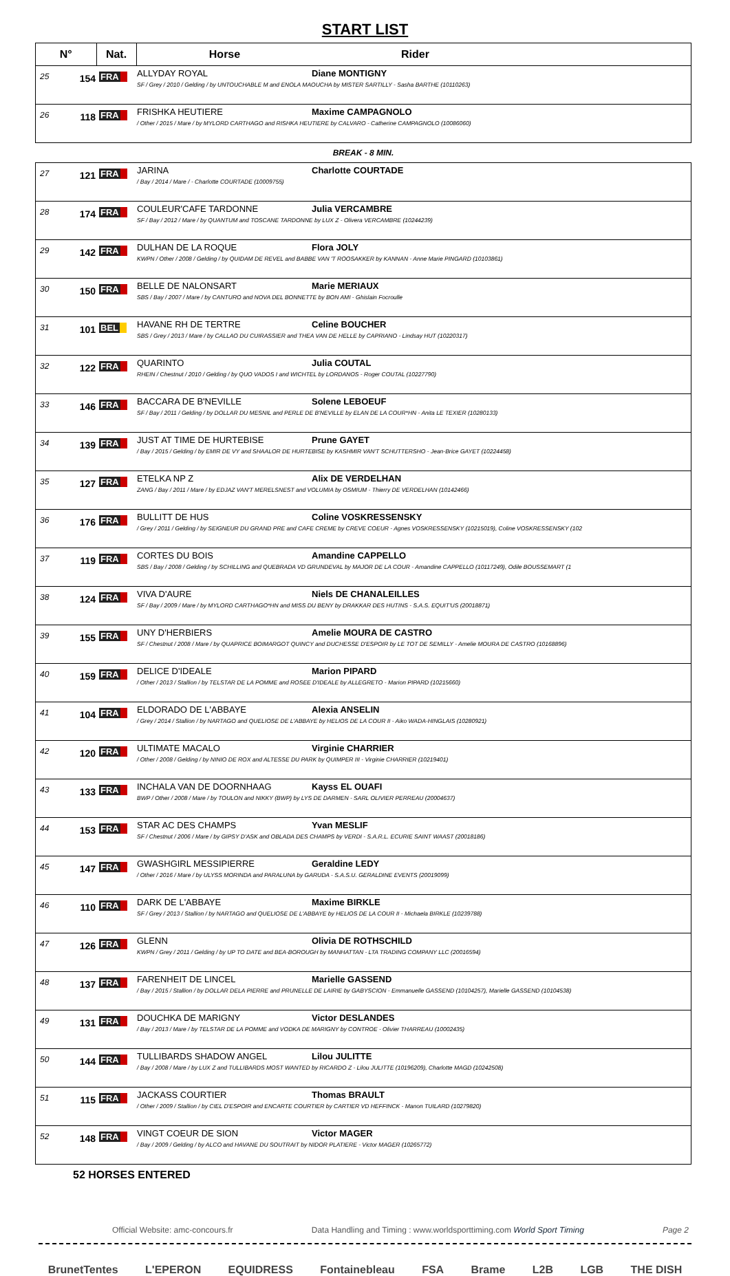START LIST
| N° | | Nat. | Horse Rider |
| --- | --- | --- | --- |
| 25 | 154 | FRA | ALLYDAY ROYAL Diane MONTIGNY SF / Grey / 2010 / Gelding / by UNTOUCHABLE M and ENOLA MAOUCHA by MISTER SARTILLY - Sasha BARTHE (10110263) |
| 26 | 118 | FRA | FRISHKA HEUTIERE Maxime CAMPAGNOLO / Other / 2015 / Mare / by MYLORD CARTHAGO and RISHKA HEUTIERE by CALVARO - Catherine CAMPAGNOLO (10086060) |
| BREAK - 8 MIN. | | | |
| 27 | 121 | FRA | JARINA Charlotte COURTADE / Bay / 2014 / Mare / - Charlotte COURTADE (10009755) |
| 28 | 174 | FRA | COULEUR'CAFE TARDONNE Julia VERCAMBRE SF / Bay / 2012 / Mare / by QUANTUM and TOSCANE TARDONNE by LUX Z - Olivera VERCAMBRE (10244239) |
| 29 | 142 | FRA | DULHAN DE LA ROQUE Flora JOLY KWPN / Other / 2008 / Gelding / by QUIDAM DE REVEL and BABBE VAN 'T ROOSAKKER by KANNAN - Anne Marie PINGARD (10103861) |
| 30 | 150 | FRA | BELLE DE NALONSART Marie MERIAUX SBS / Bay / 2007 / Mare / by CANTURO and NOVA DEL BONNETTE by BON AMI - Ghislain Focroulle |
| 31 | 101 | BEL | HAVANE RH DE TERTRE Celine BOUCHER SBS / Grey / 2013 / Mare / by CALLAO DU CUIRASSIER and THEA VAN DE HELLE by CAPRIANO - Lindsay HUT (10220317) |
| 32 | 122 | FRA | QUARINTO Julia COUTAL RHEIN / Chestnut / 2010 / Gelding / by QUO VADOS I and WICHTEL by LORDANOS - Roger COUTAL (10227790) |
| 33 | 146 | FRA | BACCARA DE B'NEVILLE Solene LEBOEUF SF / Bay / 2011 / Gelding / by DOLLAR DU MESNIL and PERLE DE B'NEVILLE by ELAN DE LA COUR*HN - Anita LE TEXIER (10280133) |
| 34 | 139 | FRA | JUST AT TIME DE HURTEBISE Prune GAYET / Bay / 2015 / Gelding / by EMIR DE VY and SHAALOR DE HURTEBISE by KASHMIR VAN'T SCHUTTERSHO - Jean-Brice GAYET (10224458) |
| 35 | 127 | FRA | ETELKA NP Z Alix DE VERDELHAN ZANG / Bay / 2011 / Mare / by EDJAZ VAN'T MERELSNEST and VOLUMIA by OSMIUM - Thierry DE VERDELHAN (10142466) |
| 36 | 176 | FRA | BULLITT DE HUS Coline VOSKRESSENSKY / Grey / 2011 / Gelding / by SEIGNEUR DU GRAND PRE and CAFE CREME by CREVE COEUR - Agnes VOSKRESSENSKY (10215019), Coline VOSKRESSENSKY (102 |
| 37 | 119 | FRA | CORTES DU BOIS Amandine CAPPELLO SBS / Bay / 2008 / Gelding / by SCHILLING and QUEBRADA VD GRUNDEVAL by MAJOR DE LA COUR - Amandine CAPPELLO (10117249), Odile BOUSSEMART (1 |
| 38 | 124 | FRA | VIVA D'AURE Niels DE CHANALEILLES SF / Bay / 2009 / Mare / by MYLORD CARTHAGO*HN and MISS DU BENY by DRAKKAR DES HUTINS - S.A.S. EQUIT'US (20018871) |
| 39 | 155 | FRA | UNY D'HERBIERS Amelie MOURA DE CASTRO SF / Chestnut / 2008 / Mare / by QUAPRICE BOIMARGOT QUINCY and DUCHESSE D'ESPOIR by LE TOT DE SEMILLY - Amelie MOURA DE CASTRO (10168896) |
| 40 | 159 | FRA | DELICE D'IDEALE Marion PIPARD / Other / 2013 / Stallion / by TELSTAR DE LA POMME and ROSEE D'IDEALE by ALLEGRETO - Marion PIPARD (10215660) |
| 41 | 104 | FRA | ELDORADO DE L'ABBAYE Alexia ANSELIN / Grey / 2014 / Stallion / by NARTAGO and QUELIOSE DE L'ABBAYE by HELIOS DE LA COUR II - Aiko WADA-HINGLAIS (10280921) |
| 42 | 120 | FRA | ULTIMATE MACALO Virginie CHARRIER / Other / 2008 / Gelding / by NINIO DE ROX and ALTESSE DU PARK by QUIMPER III - Virginie CHARRIER (10219401) |
| 43 | 133 | FRA | INCHALA VAN DE DOORNHAAG Kayss EL OUAFI BWP / Other / 2008 / Mare / by TOULON and NIKKY (BWP) by LYS DE DARMEN - SARL OLIVIER PERREAU (20004637) |
| 44 | 153 | FRA | STAR AC DES CHAMPS Yvan MESLIF SF / Chestnut / 2006 / Mare / by GIPSY D'ASK and OBLADA DES CHAMPS by VERDI - S.A.R.L. ECURIE SAINT WAAST (20018186) |
| 45 | 147 | FRA | GWASHGIRL MESSIPIERRE Geraldine LEDY / Other / 2016 / Mare / by ULYSS MORINDA and PARALUNA by GARUDA - S.A.S.U. GERALDINE EVENTS (20019099) |
| 46 | 110 | FRA | DARK DE L'ABBAYE Maxime BIRKLE SF / Grey / 2013 / Stallion / by NARTAGO and QUELIOSE DE L'ABBAYE by HELIOS DE LA COUR II - Michaela BIRKLE (10239788) |
| 47 | 126 | FRA | GLENN Olivia DE ROTHSCHILD KWPN / Grey / 2011 / Gelding / by UP TO DATE and BEA-BOROUGH by MANHATTAN - LTA TRADING COMPANY LLC (20016594) |
| 48 | 137 | FRA | FARENHEIT DE LINCEL Marielle GASSEND / Bay / 2015 / Stallion / by DOLLAR DELA PIERRE and PRUNELLE DE LAIRIE by GABYSCION - Emmanuelle GASSEND (10104257), Marielle GASSEND (10104538) |
| 49 | 131 | FRA | DOUCHKA DE MARIGNY Victor DESLANDES / Bay / 2013 / Mare / by TELSTAR DE LA POMME and VODKA DE MARIGNY by CONTROE - Olivier THARREAU (10002435) |
| 50 | 144 | FRA | TULLIBARDS SHADOW ANGEL Lilou JULITTE / Bay / 2008 / Mare / by LUX Z and TULLIBARDS MOST WANTED by RICARDO Z - Lilou JULITTE (10196209), Charlotte MAGD (10242508) |
| 51 | 115 | FRA | JACKASS COURTIER Thomas BRAULT / Other / 2009 / Stallion / by CIEL D'ESPOIR and ENCARTE COURTIER by CARTIER VD HEFFINCK - Manon TUILARD (10279820) |
| 52 | 148 | FRA | VINGT COEUR DE SION Victor MAGER / Bay / 2009 / Gelding / by ALCO and HAVANE DU SOUTRAIT by NIDOR PLATIERE - Victor MAGER (10265772) |
52 HORSES ENTERED
Official Website: amc-concours.fr Data Handling and Timing : www.worldsporttiming.com World Sport Timing Page 2
BrunetTentes L'EPERON EQUIDRESS Fontainebleau FSA Brame L2B LGB THE DISH